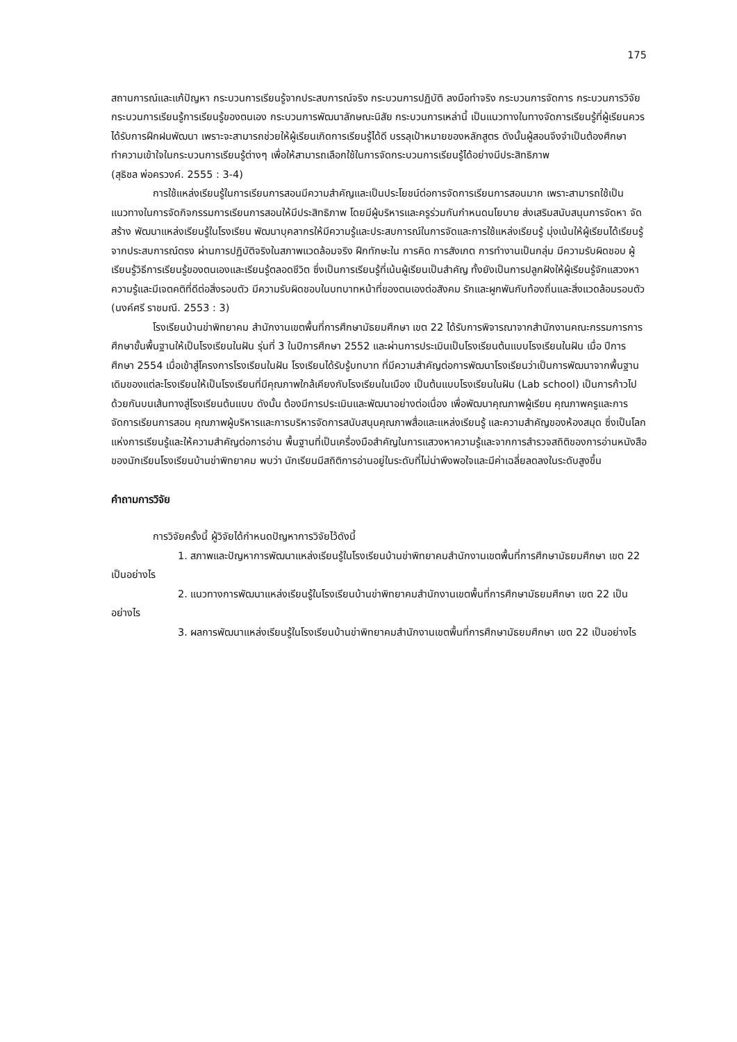175
สถานการณ์และแก้ปัญหา กระบวนการเรียนรู้จากประสบการณ์จริง กระบวนการปฏิบัติ ลงมือทำจริง กระบวนการจัดการ กระบวนการวิจัย กระบวนการเรียนรู้การเรียนรู้ของตนเอง กระบวนการพัฒนาลักษณะนิสัย กระบวนการเหล่านี้ เป็นแนวทางในทางจัดการเรียนรู้ที่ผู้เรียนควรได้รับการฝึกฝนพัฒนา เพราะจะสามารถช่วยให้ผู้เรียนเกิดการเรียนรู้ได้ดี บรรลุเป้าหมายของหลักสูตร ดังนั้นผู้สอนจึงจำเป็นต้องศึกษาทำความเข้าใจในกระบวนการเรียนรู้ต่างๆ เพื่อให้สามารถเลือกใช้ในการจัดกระบวนการเรียนรู้ได้อย่างมีประสิทธิภาพ
(สุธิชล พ่อครวงค์. 2555 : 3-4)
การใช้แหล่งเรียนรู้ในการเรียนการสอนมีความสำคัญและเป็นประโยชน์ต่อการจัดการเรียนการสอนมาก เพราะสามารถใช้เป็นแนวทางในการจัดกิจกรรมการเรียนการสอนให้มีประสิทธิภาพ โดยมีผู้บริหารและครูร่วมกันกำหนดนโยบาย ส่งเสริมสนับสนุนการจัดหา จัดสร้าง พัฒนาแหล่งเรียนรู้ในโรงเรียน พัฒนาบุคลากรให้มีความรู้และประสบการณ์ในการจัดและการใช้แหล่งเรียนรู้ มุ่งเน้นให้ผู้เรียนได้เรียนรู้จากประสบการณ์ตรง ผ่านการปฏิบัติจริงในสภาพแวดล้อมจริง ฝึกทักษะใน การคิด การสังเกต การทำงานเป็นกลุ่ม มีความรับผิดชอบ ผู้เรียนรู้วิธีการเรียนรู้ของตนเองและเรียนรู้ตลอดชีวิต ซึ่งเป็นการเรียนรู้ที่เน้นผู้เรียนเป็นสำคัญ ทั้งยังเป็นการปลูกฝังให้ผู้เรียนรู้จักแสวงหาความรู้และมีเจตคติที่ดีต่อสิ่งรอบตัว มีความรับผิดชอบในบทบาทหน้าที่ของตนเองต่อสังคม รักและผูกพันกับท้องถิ่นและสิ่งแวดล้อมรอบตัว (นงค์ศรี ราชมณี. 2553 : 3)
โรงเรียนบ้านข่าพิทยาคม สำนักงานเขตพื้นที่การศึกษามัธยมศึกษา เขต 22 ได้รับการพิจารณาจากสำนักงานคณะกรรมการการศึกษาขั้นพื้นฐานให้เป็นโรงเรียนในฝัน รุ่นที่ 3 ในปีการศึกษา 2552 และผ่านการประเมินเป็นโรงเรียนต้นแบบโรงเรียนในฝัน เมื่อ ปีการศึกษา 2554 เมื่อเข้าสู่โครงการโรงเรียนในฝัน โรงเรียนได้รับรู้บทบาท ที่มีความสำคัญต่อการพัฒนาโรงเรียนว่าเป็นการพัฒนาจากพื้นฐานเดิมของแต่ละโรงเรียนให้เป็นโรงเรียนที่มีคุณภาพใกล้เคียงกับโรงเรียนในเมือง เป็นต้นแบบโรงเรียนในฝัน (Lab school) เป็นการก้าวไปด้วยกันบนเส้นทางสู่โรงเรียนต้นแบบ ดังนั้น ต้องมีการประเมินและพัฒนาอย่างต่อเนื่อง เพื่อพัฒนาคุณภาพผู้เรียน คุณภาพครูและการจัดการเรียนการสอน คุณภาพผู้บริหารและการบริหารจัดการสนับสนุนคุณภาพสื่อและแหล่งเรียนรู้ และความสำคัญของห้องสมุด ซึ่งเป็นโลกแห่งการเรียนรู้และให้ความสำคัญต่อการอ่าน พื้นฐานที่เป็นเครื่องมือสำคัญในการแสวงหาความรู้และจากการสำรวจสถิติของการอ่านหนังสือของนักเรียนโรงเรียนบ้านข่าพิทยาคม พบว่า นักเรียนมีสถิติการอ่านอยู่ในระดับที่ไม่น่าพึงพอใจและมีค่าเฉลี่ยลดลงในระดับสูงขึ้น
คำถามการวิจัย
การวิจัยครั้งนี้ ผู้วิจัยได้กำหนดปัญหาการวิจัยไว้ดังนี้
1. สภาพและปัญหาการพัฒนาแหล่งเรียนรู้ในโรงเรียนบ้านข่าพิทยาคมสำนักงานเขตพื้นที่การศึกษามัธยมศึกษา เขต 22 เป็นอย่างไร
2. แนวทางการพัฒนาแหล่งเรียนรู้ในโรงเรียนบ้านข่าพิทยาคมสำนักงานเขตพื้นที่การศึกษามัธยมศึกษา เขต 22 เป็นอย่างไร
3. ผลการพัฒนาแหล่งเรียนรู้ในโรงเรียนบ้านข่าพิทยาคมสำนักงานเขตพื้นที่การศึกษามัธยมศึกษา เขต 22 เป็นอย่างไร